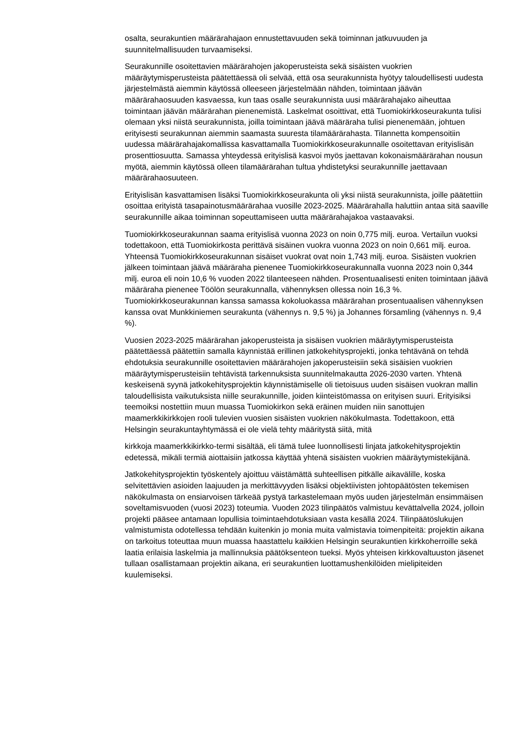osalta, seurakuntien määrärahajaon ennustettavuuden sekä toiminnan jatkuvuuden ja suunnitelmallisuuden turvaamiseksi.
Seurakunnille osoitettavien määrärahojen jakoperusteista sekä sisäisten vuokrien määräytymisperusteista päätettäessä oli selvää, että osa seurakunnista hyötyy taloudellisesti uudesta järjestelmästä aiemmin käytössä olleeseen järjestelmään nähden, toimintaan jäävän määrärahaosuuden kasvaessa, kun taas osalle seurakunnista uusi määrärahajako aiheuttaa toimintaan jäävän määrärahan pienenemistä. Laskelmat osoittivat, että Tuomiokirkkoseurakunta tulisi olemaan yksi niistä seurakunnista, joilla toimintaan jäävä määräraha tulisi pienenemään, johtuen erityisesti seurakunnan aiemmin saamasta suuresta tilamäärärahasta. Tilannetta kompensoitiin uudessa määrärahajakomallissa kasvattamalla Tuomiokirkkoseurakunnalle osoitettavan erityislisän prosenttiosuutta. Samassa yhteydessä erityislisä kasvoi myös jaettavan kokonaismäärärahan nousun myötä, aiemmin käytössä olleen tilamäärärahan tultua yhdistetyksi seurakunnille jaettavaan määrärahaosuuteen.
Erityislisän kasvattamisen lisäksi Tuomiokirkkoseurakunta oli yksi niistä seurakunnista, joille päätettiin osoittaa erityistä tasapainotusmäärärahaa vuosille 2023-2025. Määrärahalla haluttiin antaa sitä saaville seurakunnille aikaa toiminnan sopeuttamiseen uutta määrärahajakoa vastaavaksi.
Tuomiokirkkoseurakunnan saama erityislisä vuonna 2023 on noin 0,775 milj. euroa. Vertailun vuoksi todettakoon, että Tuomiokirkosta perittävä sisäinen vuokra vuonna 2023 on noin 0,661 milj. euroa. Yhteensä Tuomiokirkkoseurakunnan sisäiset vuokrat ovat noin 1,743 milj. euroa. Sisäisten vuokrien jälkeen toimintaan jäävä määräraha pienenee Tuomiokirkkoseurakunnalla vuonna 2023 noin 0,344 milj. euroa eli noin 10,6 % vuoden 2022 tilanteeseen nähden. Prosentuaalisesti eniten toimintaan jäävä määräraha pienenee Töölön seurakunnalla, vähennyksen ollessa noin 16,3 %. Tuomiokirkkoseurakunnan kanssa samassa kokoluokassa määrärahan prosentuaalisen vähennyksen kanssa ovat Munkkiniemen seurakunta (vähennys n. 9,5 %) ja Johannes församling (vähennys n. 9,4 %).
Vuosien 2023-2025 määrärahan jakoperusteista ja sisäisen vuokrien määräytymisperusteista päätettäessä päätettiin samalla käynnistää erillinen jatkokehitysprojekti, jonka tehtävänä on tehdä ehdotuksia seurakunnille osoitettavien määrärahojen jakoperusteisiin sekä sisäisien vuokrien määräytymisperusteisiin tehtävistä tarkennuksista suunnitelmakautta 2026-2030 varten. Yhtenä keskeisenä syynä jatkokehitysprojektin käynnistämiselle oli tietoisuus uuden sisäisen vuokran mallin taloudellisista vaikutuksista niille seurakunnille, joiden kiinteistömassa on erityisen suuri. Erityisiksi teemoiksi nostettiin muun muassa Tuomiokirkon sekä eräinen muiden niin sanottujen maamerkkikirkkojen rooli tulevien vuosien sisäisten vuokrien näkökulmasta. Todettakoon, että Helsingin seurakuntayhtymässä ei ole vielä tehty määritystä siitä, mitä
kirkkoja maamerkkikirkko-termi sisältää, eli tämä tulee luonnollisesti linjata jatkokehitysprojektin edetessä, mikäli termiä aiottaisiin jatkossa käyttää yhtenä sisäisten vuokrien määräytymistekijänä.
Jatkokehitysprojektin työskentely ajoittuu väistämättä suhteellisen pitkälle aikavälille, koska selvitettävien asioiden laajuuden ja merkittävyyden lisäksi objektiivisten johtopäätösten tekemisen näkökulmasta on ensiarvoisen tärkeää pystyä tarkastelemaan myös uuden järjestelmän ensimmäisen soveltamisvuoden (vuosi 2023) toteumia. Vuoden 2023 tilinpäätös valmistuu kevättalvella 2024, jolloin projekti pääsee antamaan lopullisia toimintaehdotuksiaan vasta kesällä 2024. Tilinpäätöslukujen valmistumista odotellessa tehdään kuitenkin jo monia muita valmistavia toimenpiteitä: projektin aikana on tarkoitus toteuttaa muun muassa haastattelu kaikkien Helsingin seurakuntien kirkkoherroille sekä laatia erilaisia laskelmia ja mallinnuksia päätöksenteon tueksi. Myös yhteisen kirkkovaltuuston jäsenet tullaan osallistamaan projektin aikana, eri seurakuntien luottamushenkilöiden mielipiteiden kuulemiseksi.